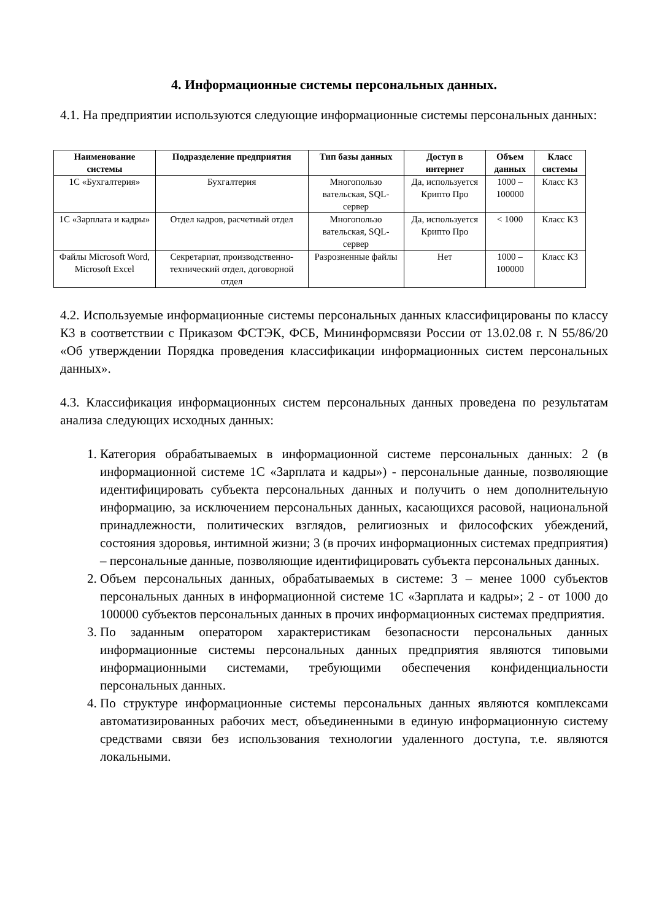4. Информационные системы персональных данных.
4.1. На предприятии используются следующие информационные системы персональных данных:
| Наименование системы | Подразделение предприятия | Тип базы данных | Доступ в интернет | Объем данных | Класс системы |
| --- | --- | --- | --- | --- | --- |
| 1С «Бухгалтерия» | Бухгалтерия | Многопользо вательская, SQL-сервер | Да, используется Крипто Про | 1000 – 100000 | Класс К3 |
| 1С «Зарплата и кадры» | Отдел кадров, расчетный отдел | Многопользо вательская, SQL-сервер | Да, используется Крипто Про | < 1000 | Класс К3 |
| Файлы Microsoft Word, Microsoft Excel | Секретариат, производственно-технический отдел, договорной отдел | Разрозненные файлы | Нет | 1000 – 100000 | Класс К3 |
4.2. Используемые информационные системы персональных данных классифицированы по классу К3 в соответствии с Приказом ФСТЭК, ФСБ, Мининформсвязи России от 13.02.08 г. N 55/86/20 «Об утверждении Порядка проведения классификации информационных систем персональных данных».
4.3. Классификация информационных систем персональных данных проведена по результатам анализа следующих исходных данных:
1. Категория обрабатываемых в информационной системе персональных данных: 2 (в информационной системе 1С «Зарплата и кадры») - персональные данные, позволяющие идентифицировать субъекта персональных данных и получить о нем дополнительную информацию, за исключением персональных данных, касающихся расовой, национальной принадлежности, политических взглядов, религиозных и философских убеждений, состояния здоровья, интимной жизни; 3 (в прочих информационных системах предприятия) – персональные данные, позволяющие идентифицировать субъекта персональных данных.
2. Объем персональных данных, обрабатываемых в системе: 3 – менее 1000 субъектов персональных данных в информационной системе 1С «Зарплата и кадры»; 2 - от 1000 до 100000 субъектов персональных данных в прочих информационных системах предприятия.
3. По заданным оператором характеристикам безопасности персональных данных информационные системы персональных данных предприятия являются типовыми информационными системами, требующими обеспечения конфиденциальности персональных данных.
4. По структуре информационные системы персональных данных являются комплексами автоматизированных рабочих мест, объединенными в единую информационную систему средствами связи без использования технологии удаленного доступа, т.е. являются локальными.